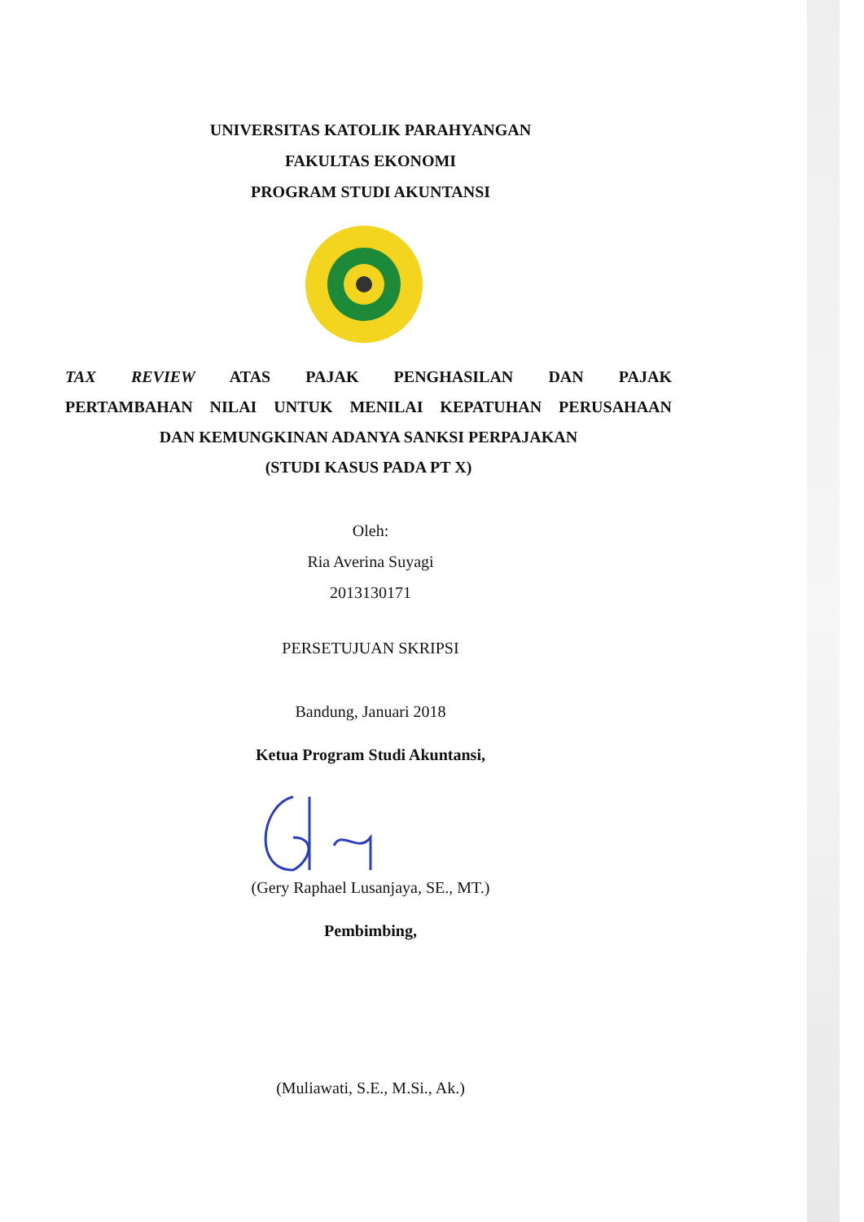UNIVERSITAS KATOLIK PARAHYANGAN
FAKULTAS EKONOMI
PROGRAM STUDI AKUNTANSI
TAX REVIEW ATAS PAJAK PENGHASILAN DAN PAJAK
PERTAMBAHAN NILAI UNTUK MENILAI KEPATUHAN PERUSAHAAN
DAN KEMUNGKINAN ADANYA SANKSI PERPAJAKAN
(STUDI KASUS PADA PT X)
Oleh:
Ria Averina Suyagi
2013130171
PERSETUJUAN SKRIPSI
Bandung, Januari 2018
Ketua Program Studi Akuntansi,
(Gery Raphael Lusanjaya, SE., MT.)
Pembimbing,
(Muliawati, S.E., M.Si., Ak.)